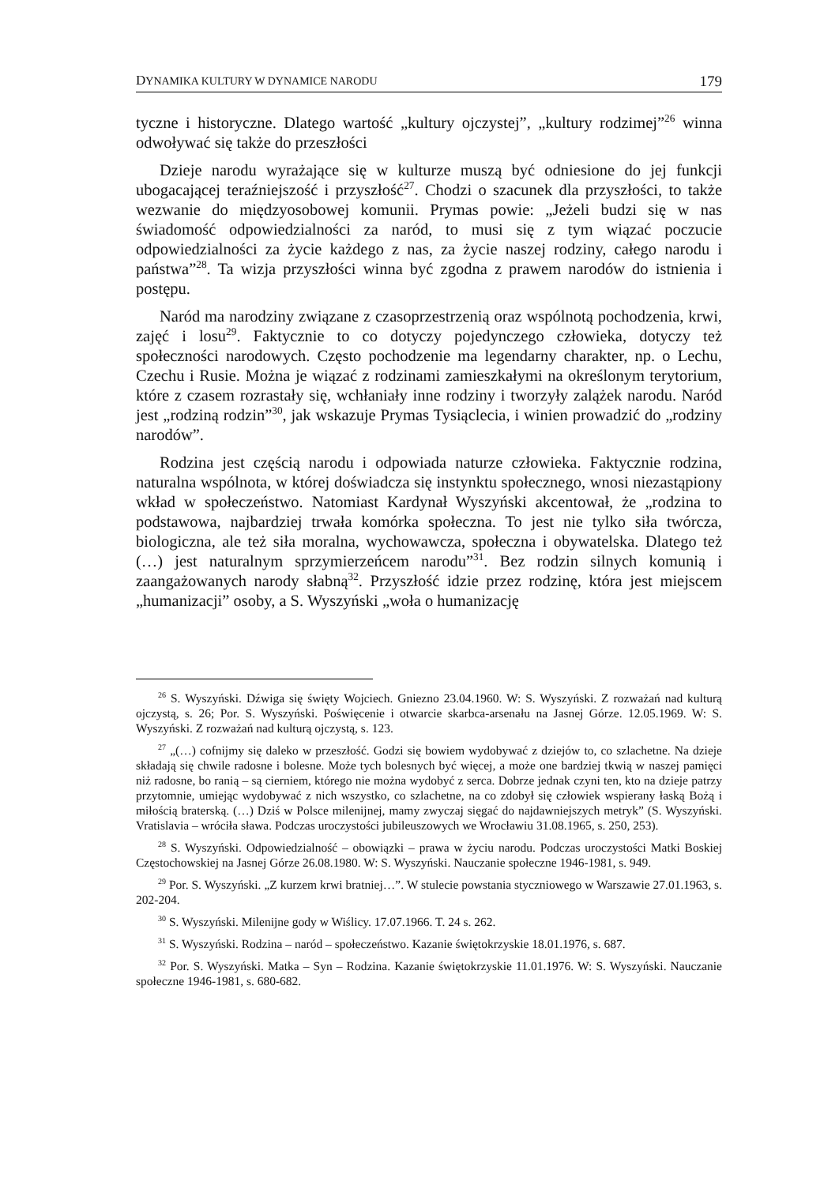DYNAMIKA KULTURY W DYNAMICE NARODU 179
tyczne i historyczne. Dlatego wartość „kultury ojczystej”, „kultury rodzimej”<sup>26</sup> winna odwoływać się także do przeszłości
Dzieje narodu wyrażające się w kulturze muszą być odniesione do jej funkcji ubogacającej teraźniejszość i przyszłość<sup>27</sup>. Chodzi o szacunek dla przyszłości, to także wezwanie do międzyosobowej komunii. Prymas powie: „Jeżeli budzi się w nas świadomość odpowiedzialności za naród, to musi się z tym wiązać poczucie odpowiedzialności za życie każdego z nas, za życie naszej rodziny, całego narodu i państwa”<sup>28</sup>. Ta wizja przyszłości winna być zgodna z prawem narodów do istnienia i postępu.
Naród ma narodziny związane z czasoprzestrzenią oraz wspólnotą pochodzenia, krwi, zajęć i losu<sup>29</sup>. Faktycznie to co dotyczy pojedynczego człowieka, dotyczy też społeczności narodowych. Często pochodzenie ma legendarny charakter, np. o Lechu, Czechu i Rusie. Można je wiązać z rodzinami zamieszkałymi na określonym terytorium, które z czasem rozrastały się, wchłaniały inne rodziny i tworzyły zalążek narodu. Naród jest „rodziną rodzin”<sup>30</sup>, jak wskazuje Prymas Tysiąclecia, i winien prowadzić do „rodziny narodów”.
Rodzina jest częścią narodu i odpowiada naturze człowieka. Faktycznie rodzina, naturalna wspólnota, w której doświadcza się instynktu społecznego, wnosi niezastąpiony wkład w społeczeństwo. Natomiast Kardynał Wyszyński akcentował, że „rodzina to podstawowa, najbardziej trwała komórka społeczna. To jest nie tylko siła twórcza, biologiczna, ale też siła moralna, wychowawcza, społeczna i obywatelska. Dlatego też (…) jest naturalnym sprzymierzeńcem narodu”<sup>31</sup>. Bez rodzin silnych komunią i zaangażowanych narody słabną<sup>32</sup>. Przyszłość idzie przez rodzinę, która jest miejscem „humanizacji” osoby, a S. Wyszyński „woła o humanizację
<sup>26</sup> S. Wyszyński. Dźwiga się święty Wojciech. Gniezno 23.04.1960. W: S. Wyszyński. Z rozważań nad kulturą ojczystą, s. 26; Por. S. Wyszyński. Poświęcenie i otwarcie skarbca-arsenału na Jasnej Górze. 12.05.1969. W: S. Wyszyński. Z rozważań nad kulturą ojczystą, s. 123.
<sup>27</sup> „(…) cofnijmy się daleko w przeszłość. Godzi się bowiem wydobywać z dziejów to, co szlachetne. Na dzieje składają się chwile radosne i bolesne. Może tych bolesnych być więcej, a może one bardziej tkwią w naszej pamięci niż radosne, bo ranią – są cierniem, którego nie można wydobyć z serca. Dobrze jednak czyni ten, kto na dzieje patrzy przytomnie, umiejąc wydobywać z nich wszystko, co szlachetne, na co zdobył się człowiek wspierany łaską Bożą i miłością braterską. (…) Dziś w Polsce milenijnej, mamy zwyczaj sięgać do najdawniejszych metryk” (S. Wyszyński. Vratislavia – wróciła sława. Podczas uroczystości jubileuszowych we Wrocławiu 31.08.1965, s. 250, 253).
<sup>28</sup> S. Wyszyński. Odpowiedzialność – obowiązki – prawa w życiu narodu. Podczas uroczystości Matki Boskiej Częstochowskiej na Jasnej Górze 26.08.1980. W: S. Wyszyński. Nauczanie społeczne 1946-1981, s. 949.
<sup>29</sup> Por. S. Wyszyński. „Z kurzem krwi bratniej…”. W stulecie powstania styczniowego w Warszawie 27.01.1963, s. 202-204.
<sup>30</sup> S. Wyszyński. Milenijne gody w Wiślicy. 17.07.1966. T. 24 s. 262.
<sup>31</sup> S. Wyszyński. Rodzina – naród – społeczeństwo. Kazanie świętokrzyskie 18.01.1976, s. 687.
<sup>32</sup> Por. S. Wyszyński. Matka – Syn – Rodzina. Kazanie świętokrzyskie 11.01.1976. W: S. Wyszyński. Nauczanie społeczne 1946-1981, s. 680-682.